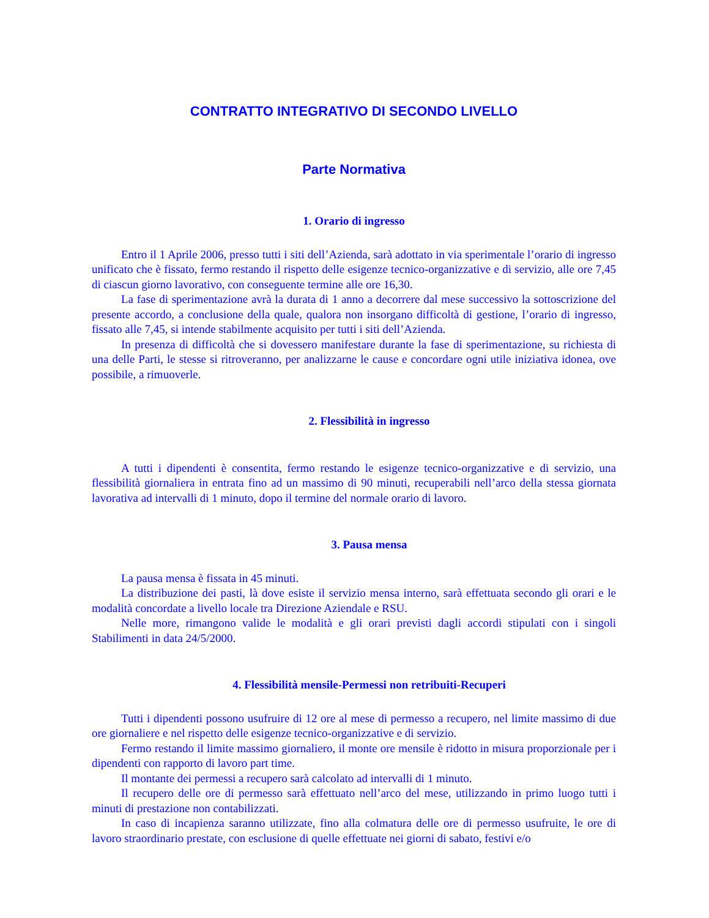CONTRATTO INTEGRATIVO DI SECONDO LIVELLO
Parte Normativa
1. Orario di ingresso
Entro il 1 Aprile 2006, presso tutti i siti dell’Azienda, sarà adottato in via sperimentale l’orario di ingresso unificato che è fissato, fermo restando il rispetto delle esigenze tecnico-organizzative e di servizio, alle ore 7,45 di ciascun giorno lavorativo, con conseguente termine alle ore 16,30.
La fase di sperimentazione avrà la durata di 1 anno a decorrere dal mese successivo la sottoscrizione del presente accordo, a conclusione della quale, qualora non insorgano difficoltà di gestione, l’orario di ingresso, fissato alle 7,45, si intende stabilmente acquisito per tutti i siti dell’Azienda.
In presenza di difficoltà che si dovessero manifestare durante la fase di sperimentazione, su richiesta di una delle Parti, le stesse si ritroveranno, per analizzarne le cause e concordare ogni utile iniziativa idonea, ove possibile, a rimuoverle.
2. Flessibilità in ingresso
A tutti i dipendenti è consentita, fermo restando le esigenze tecnico-organizzative e di servizio, una flessibilità giornaliera in entrata fino ad un massimo di 90 minuti, recuperabili nell’arco della stessa giornata lavorativa ad intervalli di 1 minuto, dopo il termine del normale orario di lavoro.
3. Pausa mensa
La pausa mensa è fissata in 45 minuti.
La distribuzione dei pasti, là dove esiste il servizio mensa interno, sarà effettuata secondo gli orari e le modalità concordate a livello locale tra Direzione Aziendale e RSU.
Nelle more, rimangono valide le modalità e gli orari previsti dagli accordi stipulati con i singoli Stabilimenti in data 24/5/2000.
4. Flessibilità mensile-Permessi non retribuiti-Recuperi
Tutti i dipendenti possono usufruire di 12 ore al mese di permesso a recupero, nel limite massimo di due ore giornaliere e nel rispetto delle esigenze tecnico-organizzative e di servizio.
Fermo restando il limite massimo giornaliero, il monte ore mensile è ridotto in misura proporzionale per i dipendenti con rapporto di lavoro part time.
Il montante dei permessi a recupero sarà calcolato ad intervalli di 1 minuto.
Il recupero delle ore di permesso sarà effettuato nell’arco del mese, utilizzando in primo luogo tutti i minuti di prestazione non contabilizzati.
In caso di incapienza saranno utilizzate, fino alla colmatura delle ore di permesso usufruite, le ore di lavoro straordinario prestate, con esclusione di quelle effettuate nei giorni di sabato, festivi e/o